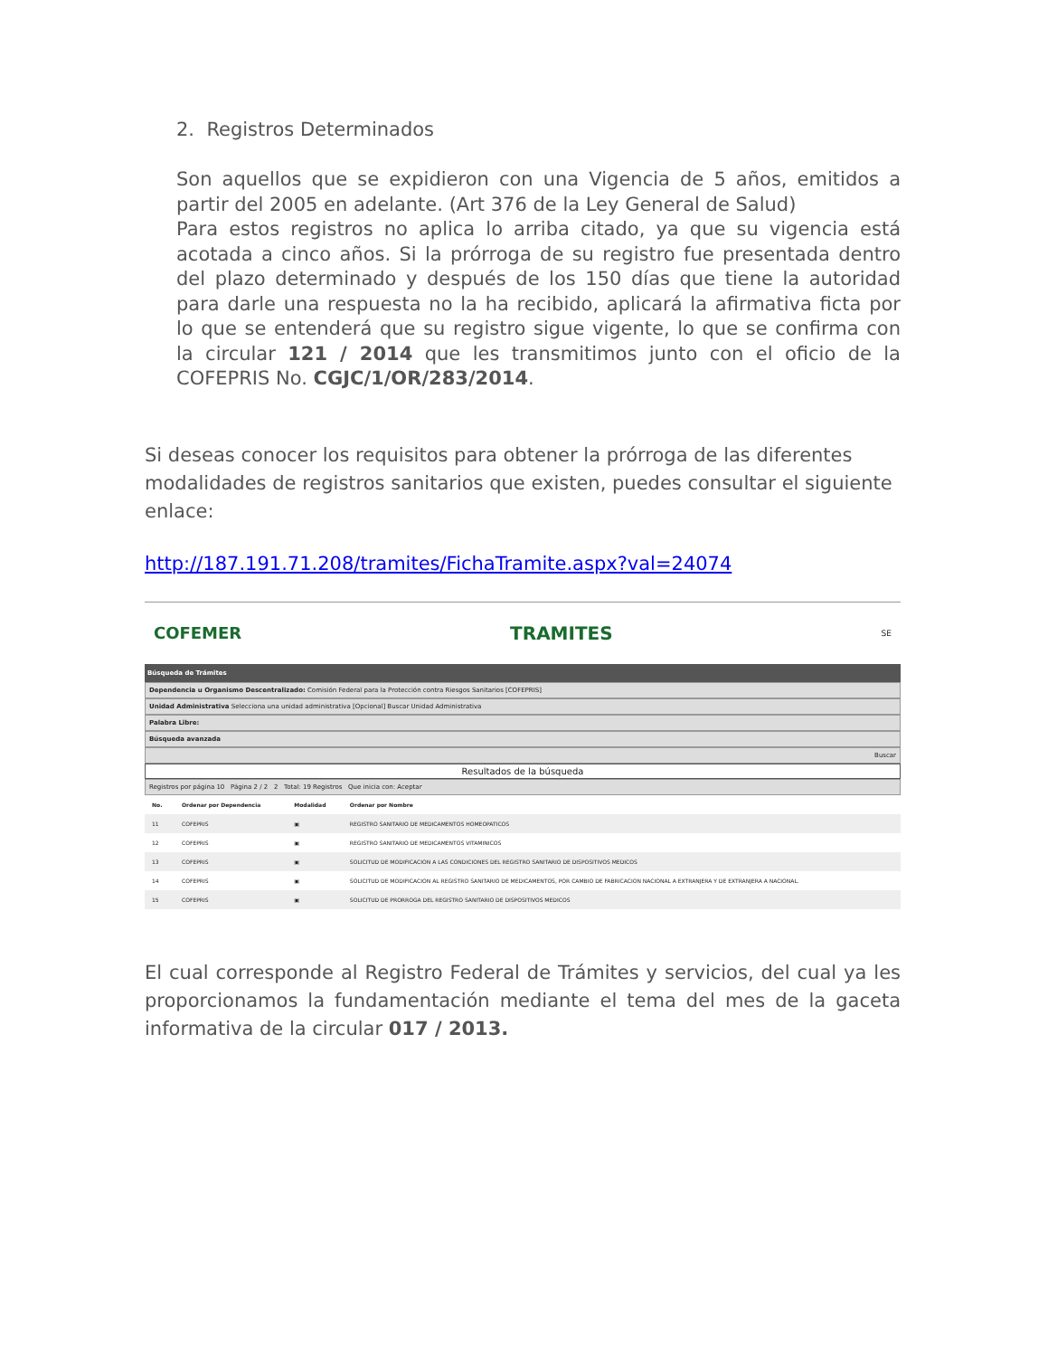2. Registros Determinados
Son aquellos que se expidieron con una Vigencia de 5 años, emitidos a partir del 2005 en adelante. (Art 376 de la Ley General de Salud)
Para estos registros no aplica lo arriba citado, ya que su vigencia está acotada a cinco años. Si la prórroga de su registro fue presentada dentro del plazo determinado y después de los 150 días que tiene la autoridad para darle una respuesta no la ha recibido, aplicará la afirmativa ficta por lo que se entenderá que su registro sigue vigente, lo que se confirma con la circular 121 / 2014 que les transmitimos junto con el oficio de la COFEPRIS No. CGJC/1/OR/283/2014.
Si deseas conocer los requisitos para obtener la prórroga de las diferentes modalidades de registros sanitarios que existen, puedes consultar el siguiente enlace:
http://187.191.71.208/tramites/FichaTramite.aspx?val=24074
COFEMER TRAMITES SE
Búsqueda de Trámites
Dependencia u Organismo Descentralizado: Comisión Federal para la Protección contra Riesgos Sanitarios [COFEPRIS]
Unidad Administrativa Selecciona una unidad administrativa [Opcional] Buscar Unidad Administrativa
Palabra Libre:
Búsqueda avanzada
Buscar
Resultados de la búsqueda
Registros por página 10 Página 2 / 2 2 Total: 19 Registros Que inicia con: Aceptar
| No. | Ordenar por Dependencia | Modalidad | Ordenar por Nombre |
| --- | --- | --- | --- |
| 11 | COFEPRIS | ▣ | REGISTRO SANITARIO DE MEDICAMENTOS HOMEOPATICOS |
| 12 | COFEPRIS | ▣ | REGISTRO SANITARIO DE MEDICAMENTOS VITAMINICOS |
| 13 | COFEPRIS | ▣ | SOLICITUD DE MODIFICACION A LAS CONDICIONES DEL REGISTRO SANITARIO DE DISPOSITIVOS MEDICOS |
| 14 | COFEPRIS | ▣ | SOLICITUD DE MODIFICACION AL REGISTRO SANITARIO DE MEDICAMENTOS, POR CAMBIO DE FABRICACION NACIONAL A EXTRANJERA Y DE EXTRANJERA A NACIONAL. |
| 15 | COFEPRIS | ▣ | SOLICITUD DE PRORROGA DEL REGISTRO SANITARIO DE DISPOSITIVOS MEDICOS |
El cual corresponde al Registro Federal de Trámites y servicios, del cual ya les proporcionamos la fundamentación mediante el tema del mes de la gaceta informativa de la circular 017 / 2013.